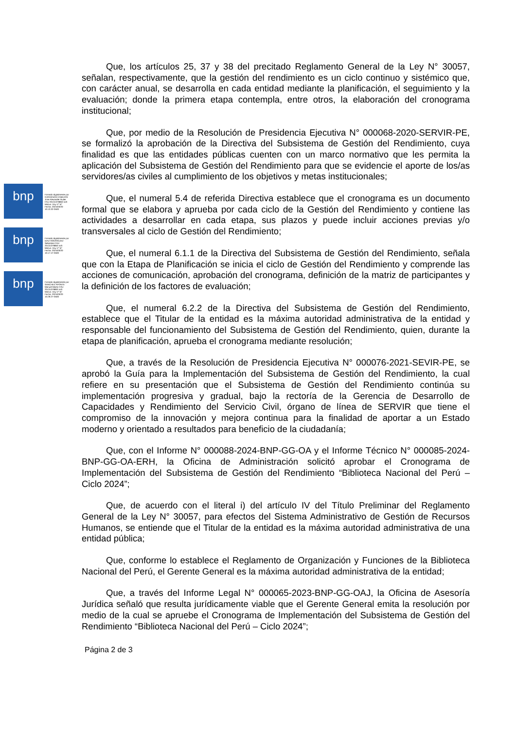bnp
Firmado digitalmente por CARDENAS CABEZAS Jose Alexander Rulier FAU 20131379863 soft Motivo: Doy V° B° Fecha: 2024/03/20 10:13:32-0500
bnp
Firmado digitalmente por DIAZ RODRIGUEZ Sebastian FAU 20131379863 soft Motivo: Doy V° B° Fecha: 2024/03/20 10:17:47-0500
bnp
Firmado digitalmente por SANCHEZ APONTE Manuel Martin FAU 20131379863 soft Motivo: Doy V° B° Fecha: 2024/03/20 10:29:27-0500
Que, los artículos 25, 37 y 38 del precitado Reglamento General de la Ley N° 30057, señalan, respectivamente, que la gestión del rendimiento es un ciclo continuo y sistémico que, con carácter anual, se desarrolla en cada entidad mediante la planificación, el seguimiento y la evaluación; donde la primera etapa contempla, entre otros, la elaboración del cronograma institucional;
Que, por medio de la Resolución de Presidencia Ejecutiva N° 000068-2020-SERVIR-PE, se formalizó la aprobación de la Directiva del Subsistema de Gestión del Rendimiento, cuya finalidad es que las entidades públicas cuenten con un marco normativo que les permita la aplicación del Subsistema de Gestión del Rendimiento para que se evidencie el aporte de los/as servidores/as civiles al cumplimiento de los objetivos y metas institucionales;
Que, el numeral 5.4 de referida Directiva establece que el cronograma es un documento formal que se elabora y aprueba por cada ciclo de la Gestión del Rendimiento y contiene las actividades a desarrollar en cada etapa, sus plazos y puede incluir acciones previas y/o transversales al ciclo de Gestión del Rendimiento;
Que, el numeral 6.1.1 de la Directiva del Subsistema de Gestión del Rendimiento, señala que con la Etapa de Planificación se inicia el ciclo de Gestión del Rendimiento y comprende las acciones de comunicación, aprobación del cronograma, definición de la matriz de participantes y la definición de los factores de evaluación;
Que, el numeral 6.2.2 de la Directiva del Subsistema de Gestión del Rendimiento, establece que el Titular de la entidad es la máxima autoridad administrativa de la entidad y responsable del funcionamiento del Subsistema de Gestión del Rendimiento, quien, durante la etapa de planificación, aprueba el cronograma mediante resolución;
Que, a través de la Resolución de Presidencia Ejecutiva N° 000076-2021-SEVIR-PE, se aprobó la Guía para la Implementación del Subsistema de Gestión del Rendimiento, la cual refiere en su presentación que el Subsistema de Gestión del Rendimiento continúa su implementación progresiva y gradual, bajo la rectoría de la Gerencia de Desarrollo de Capacidades y Rendimiento del Servicio Civil, órgano de línea de SERVIR que tiene el compromiso de la innovación y mejora continua para la finalidad de aportar a un Estado moderno y orientado a resultados para beneficio de la ciudadanía;
Que, con el Informe N° 000088-2024-BNP-GG-OA y el Informe Técnico N° 000085-2024-BNP-GG-OA-ERH, la Oficina de Administración solicitó aprobar el Cronograma de Implementación del Subsistema de Gestión del Rendimiento “Biblioteca Nacional del Perú – Ciclo 2024”;
Que, de acuerdo con el literal i) del artículo IV del Título Preliminar del Reglamento General de la Ley N° 30057, para efectos del Sistema Administrativo de Gestión de Recursos Humanos, se entiende que el Titular de la entidad es la máxima autoridad administrativa de una entidad pública;
Que, conforme lo establece el Reglamento de Organización y Funciones de la Biblioteca Nacional del Perú, el Gerente General es la máxima autoridad administrativa de la entidad;
Que, a través del Informe Legal N° 000065-2023-BNP-GG-OAJ, la Oficina de Asesoría Jurídica señaló que resulta jurídicamente viable que el Gerente General emita la resolución por medio de la cual se apruebe el Cronograma de Implementación del Subsistema de Gestión del Rendimiento “Biblioteca Nacional del Perú – Ciclo 2024”;
Página 2 de 3